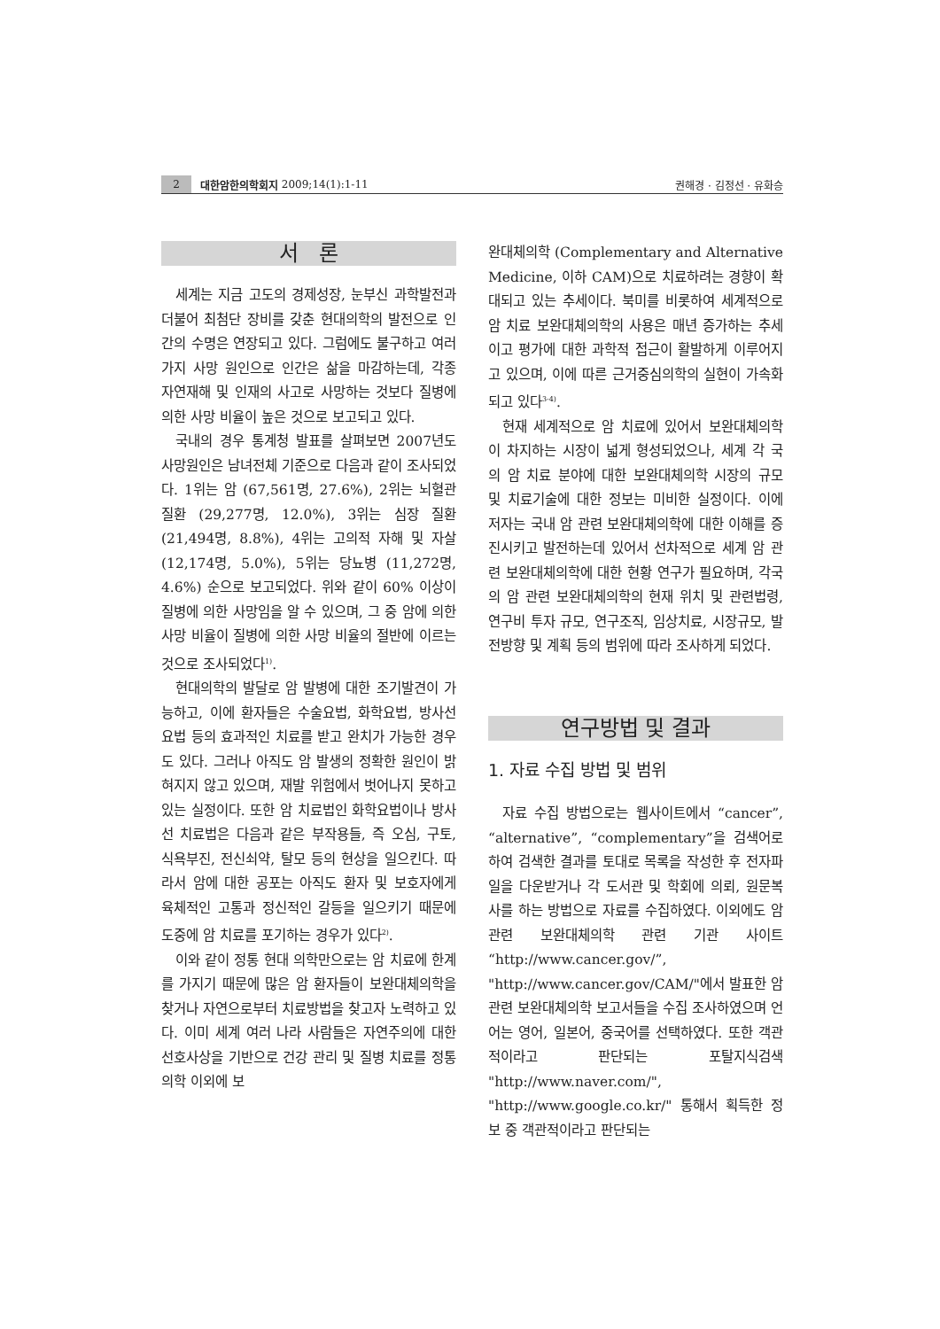2 대한암한의학회지 2009;14(1):1-11 권해경 · 김정선 · 유화승
서 론
세계는 지금 고도의 경제성장, 눈부신 과학발전과 더불어 최첨단 장비를 갖춘 현대의학의 발전으로 인간의 수명은 연장되고 있다. 그럼에도 불구하고 여러 가지 사망 원인으로 인간은 삶을 마감하는데, 각종 자연재해 및 인재의 사고로 사망하는 것보다 질병에 의한 사망 비율이 높은 것으로 보고되고 있다.
국내의 경우 통계청 발표를 살펴보면 2007년도 사망원인은 남녀전체 기준으로 다음과 같이 조사되었다. 1위는 암 (67,561명, 27.6%), 2위는 뇌혈관 질환 (29,277명, 12.0%), 3위는 심장 질환 (21,494명, 8.8%), 4위는 고의적 자해 및 자살 (12,174명, 5.0%), 5위는 당뇨병 (11,272명, 4.6%) 순으로 보고되었다. 위와 같이 60% 이상이 질병에 의한 사망임을 알 수 있으며, 그 중 암에 의한 사망 비율이 질병에 의한 사망 비율의 절반에 이르는 것으로 조사되었다<sup>1)</sup>.
현대의학의 발달로 암 발병에 대한 조기발견이 가능하고, 이에 환자들은 수술요법, 화학요법, 방사선요법 등의 효과적인 치료를 받고 완치가 가능한 경우도 있다. 그러나 아직도 암 발생의 정확한 원인이 밝혀지지 않고 있으며, 재발 위험에서 벗어나지 못하고 있는 실정이다. 또한 암 치료법인 화학요법이나 방사선 치료법은 다음과 같은 부작용들, 즉 오심, 구토, 식욕부진, 전신쇠약, 탈모 등의 현상을 일으킨다. 따라서 암에 대한 공포는 아직도 환자 및 보호자에게 육체적인 고통과 정신적인 갈등을 일으키기 때문에 도중에 암 치료를 포기하는 경우가 있다<sup>2)</sup>.
이와 같이 정통 현대 의학만으로는 암 치료에 한계를 가지기 때문에 많은 암 환자들이 보완대체의학을 찾거나 자연으로부터 치료방법을 찾고자 노력하고 있다. 이미 세계 여러 나라 사람들은 자연주의에 대한 선호사상을 기반으로 건강 관리 및 질병 치료를 정통의학 이외에 보
완대체의학 (Complementary and Alternative Medicine, 이하 CAM)으로 치료하려는 경향이 확대되고 있는 추세이다. 북미를 비롯하여 세계적으로 암 치료 보완대체의학의 사용은 매년 증가하는 추세이고 평가에 대한 과학적 접근이 활발하게 이루어지고 있으며, 이에 따른 근거중심의학의 실현이 가속화되고 있다<sup>3-4)</sup>.
현재 세계적으로 암 치료에 있어서 보완대체의학이 차지하는 시장이 넓게 형성되었으나, 세계 각 국의 암 치료 분야에 대한 보완대체의학 시장의 규모 및 치료기술에 대한 정보는 미비한 실정이다. 이에 저자는 국내 암 관련 보완대체의학에 대한 이해를 증진시키고 발전하는데 있어서 선차적으로 세계 암 관련 보완대체의학에 대한 현황 연구가 필요하며, 각국의 암 관련 보완대체의학의 현재 위치 및 관련법령, 연구비 투자 규모, 연구조직, 임상치료, 시장규모, 발전방향 및 계획 등의 범위에 따라 조사하게 되었다.
연구방법 및 결과
1. 자료 수집 방법 및 범위
자료 수집 방법으로는 웹사이트에서 “cancer”, “alternative”, “complementary”을 검색어로 하여 검색한 결과를 토대로 목록을 작성한 후 전자파일을 다운받거나 각 도서관 및 학회에 의뢰, 원문복사를 하는 방법으로 자료를 수집하였다. 이외에도 암 관련 보완대체의학 관련 기관 사이트 “http://www.cancer.gov/”, "http://www.cancer.gov/CAM/"에서 발표한 암 관련 보완대체의학 보고서들을 수집 조사하였으며 언어는 영어, 일본어, 중국어를 선택하였다. 또한 객관적이라고 판단되는 포탈지식검색 "http://www.naver.com/", "http://www.google.co.kr/" 통해서 획득한 정보 중 객관적이라고 판단되는